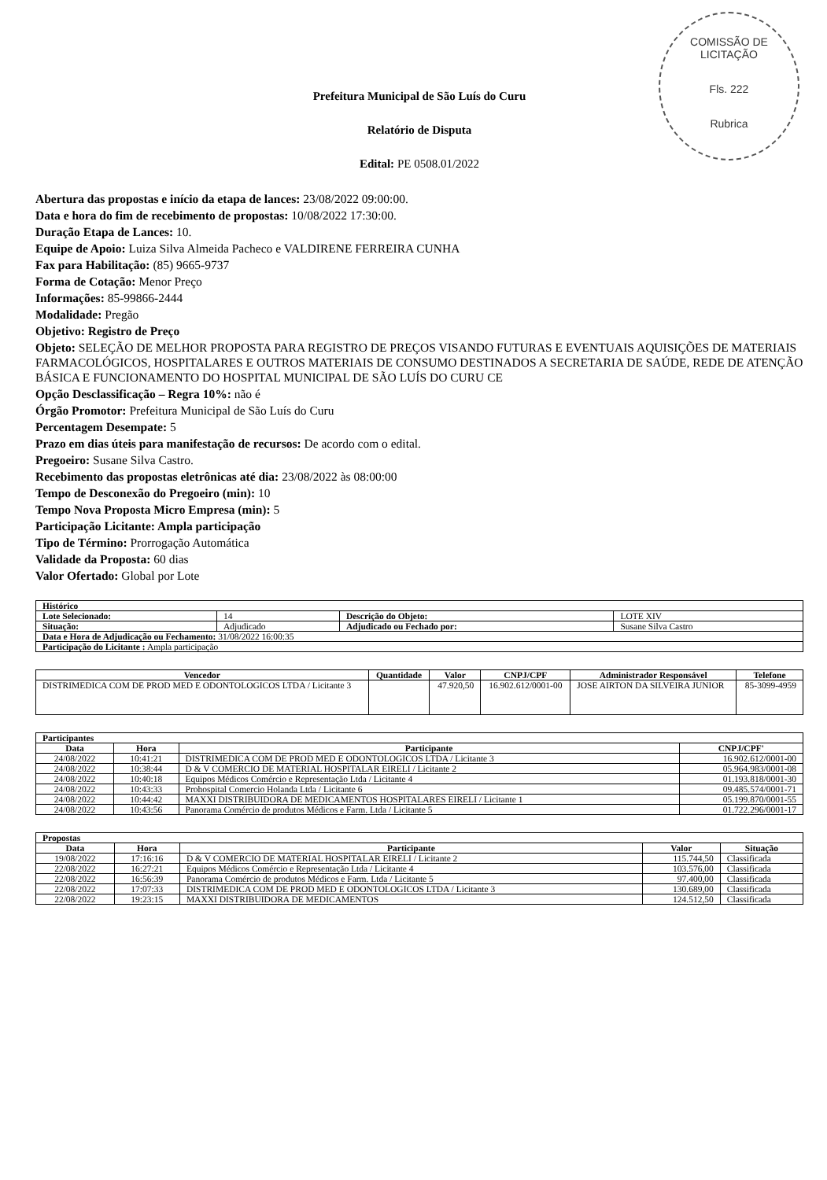COMISSÃO DE LICITAÇÃO
Fls. 222
Rubrica
Prefeitura Municipal de São Luís do Curu
Relatório de Disputa
Edital: PE 0508.01/2022
Abertura das propostas e início da etapa de lances: 23/08/2022 09:00:00.
Data e hora do fim de recebimento de propostas: 10/08/2022 17:30:00.
Duração Etapa de Lances: 10.
Equipe de Apoio: Luiza Silva Almeida Pacheco e VALDIRENE FERREIRA CUNHA
Fax para Habilitação: (85) 9665-9737
Forma de Cotação: Menor Preço
Informações: 85-99866-2444
Modalidade: Pregão
Objetivo: Registro de Preço
Objeto: SELEÇÃO DE MELHOR PROPOSTA PARA REGISTRO DE PREÇOS VISANDO FUTURAS E EVENTUAIS AQUISIÇÕES DE MATERIAIS FARMACOLÓGICOS, HOSPITALARES E OUTROS MATERIAIS DE CONSUMO DESTINADOS A SECRETARIA DE SAÚDE, REDE DE ATENÇÃO BÁSICA E FUNCIONAMENTO DO HOSPITAL MUNICIPAL DE SÃO LUÍS DO CURU CE
Opção Desclassificação – Regra 10%: não é
Órgão Promotor: Prefeitura Municipal de São Luís do Curu
Percentagem Desempate: 5
Prazo em dias úteis para manifestação de recursos: De acordo com o edital.
Pregoeiro: Susane Silva Castro.
Recebimento das propostas eletrônicas até dia: 23/08/2022 às 08:00:00
Tempo de Desconexão do Pregoeiro (min): 10
Tempo Nova Proposta Micro Empresa (min): 5
Participação Licitante: Ampla participação
Tipo de Término: Prorrogação Automática
Validade da Proposta: 60 dias
Valor Ofertado: Global por Lote
| Histórico | | | |
| Lote Selecionado: | 14 | Descrição do Objeto: | LOTE XIV |
| Situação: | Adjudicado | Adjudicado ou Fechado por: | Susane Silva Castro |
| Data e Hora de Adjudicação ou Fechamento: 31/08/2022 16:00:35 | | | |
| Participação do Licitante : Ampla participação | | | |
| Vencedor | Quantidade | Valor | CNPJ/CPF | Administrador Responsável | Telefone |
| --- | --- | --- | --- | --- | --- |
| DISTRIMEDICA COM DE PROD MED E ODONTOLOGICOS LTDA / Licitante 3 | | 47.920,50 | 16.902.612/0001-00 | JOSE AIRTON DA SILVEIRA JUNIOR | 85-3099-4959 |
| Participantes | | | |
| Data | Hora | Participante | CNPJ/CPF' |
| 24/08/2022 | 10:41:21 | DISTRIMEDICA COM DE PROD MED E ODONTOLOGICOS LTDA / Licitante 3 | 16.902.612/0001-00 |
| 24/08/2022 | 10:38:44 | D & V COMERCIO DE MATERIAL HOSPITALAR EIRELI / Licitante 2 | 05.964.983/0001-08 |
| 24/08/2022 | 10:40:18 | Equipos Médicos Comércio e Representação Ltda / Licitante 4 | 01.193.818/0001-30 |
| 24/08/2022 | 10:43:33 | Prohospital Comercio Holanda Ltda / Licitante 6 | 09.485.574/0001-71 |
| 24/08/2022 | 10:44:42 | MAXXI DISTRIBUIDORA DE MEDICAMENTOS HOSPITALARES EIRELI / Licitante 1 | 05.199.870/0001-55 |
| 24/08/2022 | 10:43:56 | Panorama Comércio de produtos Médicos e Farm. Ltda / Licitante 5 | 01.722.296/0001-17 |
| Propostas | | | | |
| Data | Hora | Participante | Valor | Situação |
| 19/08/2022 | 17:16:16 | D & V COMERCIO DE MATERIAL HOSPITALAR EIRELI / Licitante 2 | 115.744,50 | Classificada |
| 22/08/2022 | 16:27:21 | Equipos Médicos Comércio e Representação Ltda / Licitante 4 | 103.576,00 | Classificada |
| 22/08/2022 | 16:56:39 | Panorama Comércio de produtos Médicos e Farm. Ltda / Licitante 5 | 97.400,00 | Classificada |
| 22/08/2022 | 17:07:33 | DISTRIMEDICA COM DE PROD MED E ODONTOLOGICOS LTDA / Licitante 3 | 130.689,00 | Classificada |
| 22/08/2022 | 19:23:15 | MAXXI DISTRIBUIDORA DE MEDICAMENTOS | 124.512,50 | Classificada |